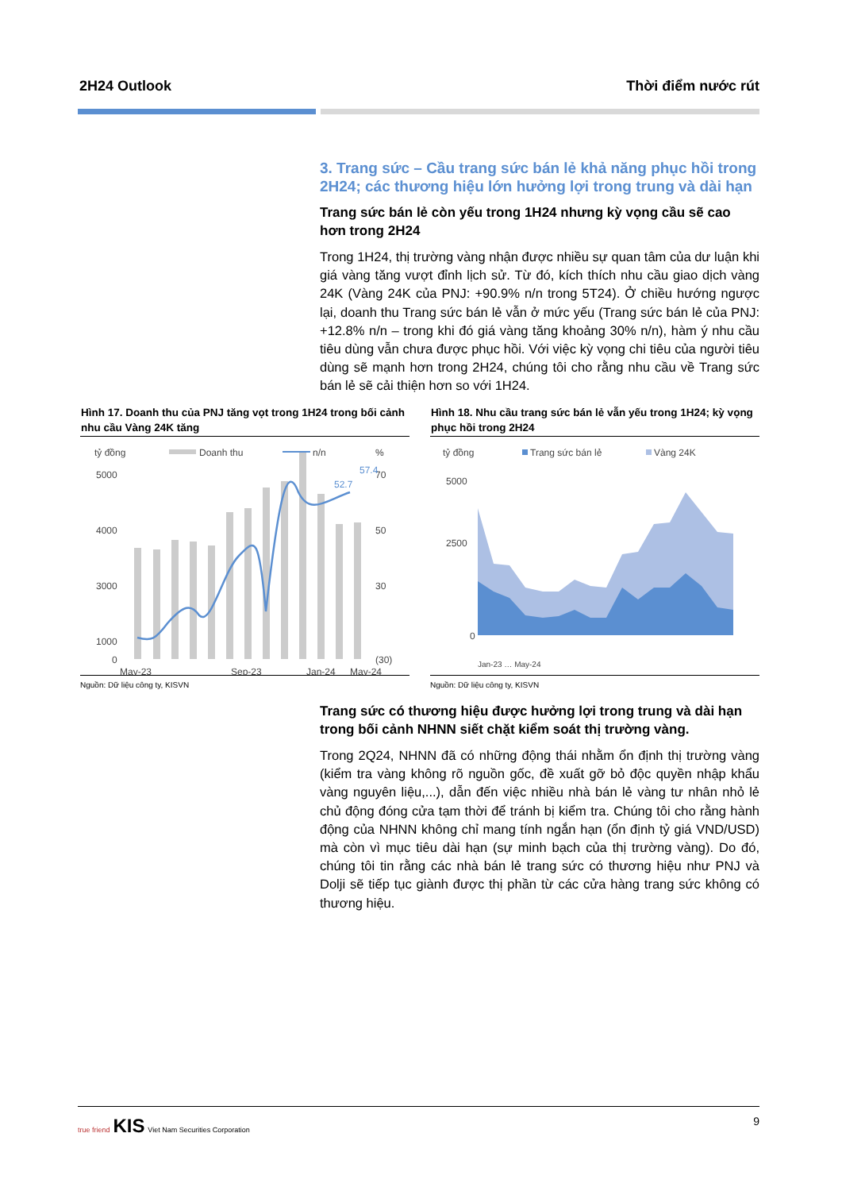2H24 Outlook Thời điểm nước rút
3. Trang sức – Cầu trang sức bán lẻ khả năng phục hồi trong 2H24; các thương hiệu lớn hưởng lợi trong trung và dài hạn
Trang sức bán lẻ còn yếu trong 1H24 nhưng kỳ vọng cầu sẽ cao hơn trong 2H24
Trong 1H24, thị trường vàng nhận được nhiều sự quan tâm của dư luận khi giá vàng tăng vượt đỉnh lịch sử. Từ đó, kích thích nhu cầu giao dịch vàng 24K (Vàng 24K của PNJ: +90.9% n/n trong 5T24). Ở chiều hướng ngược lại, doanh thu Trang sức bán lẻ vẫn ở mức yếu (Trang sức bán lẻ của PNJ: +12.8% n/n – trong khi đó giá vàng tăng khoảng 30% n/n), hàm ý nhu cầu tiêu dùng vẫn chưa được phục hồi. Với việc kỳ vọng chi tiêu của người tiêu dùng sẽ mạnh hơn trong 2H24, chúng tôi cho rằng nhu cầu về Trang sức bán lẻ sẽ cải thiện hơn so với 1H24.
Hình 17. Doanh thu của PNJ tăng vọt trong 1H24 trong bối cảnh nhu cầu Vàng 24K tăng
tỷ đồng
Doanh thu
n/n
%
5000
4000
3000
1000
0
70
50
30
(30)
52.7
57.4
May-23
Sep-23
Jan-24
May-24
Nguồn: Dữ liệu công ty, KISVN
Hình 18. Nhu cầu trang sức bán lẻ vẫn yếu trong 1H24; kỳ vọng phục hồi trong 2H24
tỷ đồng
Trang sức bán lẻ
Vàng 24K
5000
2500
0
Jan-23 … May-24
Nguồn: Dữ liệu công ty, KISVN
Trang sức có thương hiệu được hưởng lợi trong trung và dài hạn trong bối cảnh NHNN siết chặt kiểm soát thị trường vàng.
Trong 2Q24, NHNN đã có những động thái nhằm ổn định thị trường vàng (kiểm tra vàng không rõ nguồn gốc, đề xuất gỡ bỏ độc quyền nhập khẩu vàng nguyên liệu,...), dẫn đến việc nhiều nhà bán lẻ vàng tư nhân nhỏ lẻ chủ động đóng cửa tạm thời để tránh bị kiểm tra. Chúng tôi cho rằng hành động của NHNN không chỉ mang tính ngắn hạn (ổn định tỷ giá VND/USD) mà còn vì mục tiêu dài hạn (sự minh bạch của thị trường vàng). Do đó, chúng tôi tin rằng các nhà bán lẻ trang sức có thương hiệu như PNJ và Dolji sẽ tiếp tục giành được thị phần từ các cửa hàng trang sức không có thương hiệu.
true friend KIS Viet Nam Securities Corporation 9